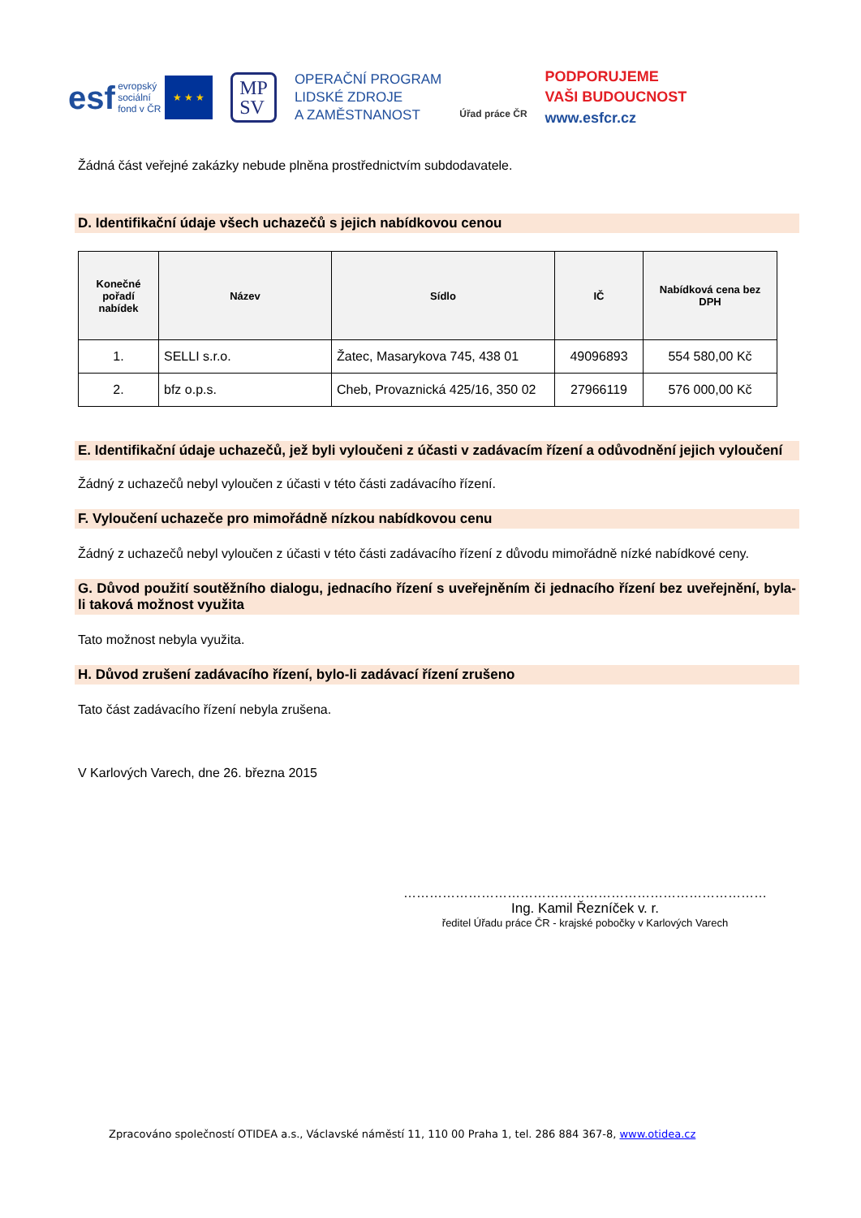esf evropský
sociální
fond v ČR ★ ★ ★
MP
SV
OPERAČNÍ PROGRAM
LIDSKÉ ZDROJE
A ZAMĚSTNANOST
Úřad práce ČR
PODPORUJEME
VAŠI BUDOUCNOST
www.esfcr.cz
Žádná část veřejné zakázky nebude plněna prostřednictvím subdodavatele.
D. Identifikační údaje všech uchazečů s jejich nabídkovou cenou
| Konečné pořadí nabídek | Název | Sídlo | IČ | Nabídková cena bez DPH |
| --- | --- | --- | --- | --- |
| 1. | SELLI s.r.o. | Žatec, Masarykova 745, 438 01 | 49096893 | 554 580,00 Kč |
| 2. | bfz o.p.s. | Cheb, Provaznická 425/16, 350 02 | 27966119 | 576 000,00 Kč |
E. Identifikační údaje uchazečů, jež byli vyloučeni z účasti v zadávacím řízení a odůvodnění jejich vyloučení
Žádný z uchazečů nebyl vyloučen z účasti v této části zadávacího řízení.
F. Vyloučení uchazeče pro mimořádně nízkou nabídkovou cenu
Žádný z uchazečů nebyl vyloučen z účasti v této části zadávacího řízení z důvodu mimořádně nízké nabídkové ceny.
G. Důvod použití soutěžního dialogu, jednacího řízení s uveřejněním či jednacího řízení bez uveřejnění, byla-li taková možnost využita
Tato možnost nebyla využita.
H. Důvod zrušení zadávacího řízení, bylo-li zadávací řízení zrušeno
Tato část zadávacího řízení nebyla zrušena.
V Karlových Varech, dne 26. března 2015
…………………………………………………………………………
Ing. Kamil Řezníček v. r.
ředitel Úřadu práce ČR - krajské pobočky v Karlových Varech
Zpracováno společností OTIDEA a.s., Václavské náměstí 11, 110 00 Praha 1, tel. 286 884 367-8, www.otidea.cz